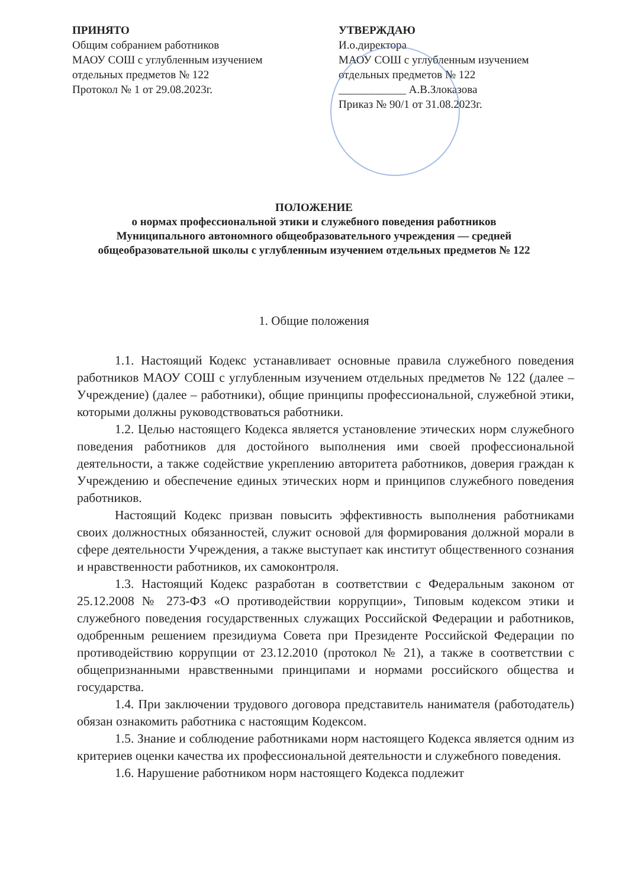ПРИНЯТО
Общим собранием работников
МАОУ СОШ с углубленным изучением
отдельных предметов № 122
Протокол № 1 от 29.08.2023г.
УТВЕРЖДАЮ
И.о.директора
МАОУ СОШ с углубленным изучением
отдельных предметов № 122
____________ А.В.Злоказова
Приказ № 90/1 от 31.08.2023г.
ПОЛОЖЕНИЕ
о нормах профессиональной этики и служебного поведения работников
Муниципального автономного общеобразовательного учреждения — средней
общеобразовательной школы с углубленным изучением отдельных предметов № 122
1. Общие положения
1.1. Настоящий Кодекс устанавливает основные правила служебного поведения работников МАОУ СОШ с углубленным изучением отдельных предметов № 122 (далее – Учреждение) (далее – работники), общие принципы профессиональной, служебной этики, которыми должны руководствоваться работники.
1.2. Целью настоящего Кодекса является установление этических норм служебного поведения работников для достойного выполнения ими своей профессиональной деятельности, а также содействие укреплению авторитета работников, доверия граждан к Учреждению и обеспечение единых этических норм и принципов служебного поведения работников.
Настоящий Кодекс призван повысить эффективность выполнения работниками своих должностных обязанностей, служит основой для формирования должной морали в сфере деятельности Учреждения, а также выступает как институт общественного сознания и нравственности работников, их самоконтроля.
1.3. Настоящий Кодекс разработан в соответствии с Федеральным законом от 25.12.2008 № 273-ФЗ «О противодействии коррупции», Типовым кодексом этики и служебного поведения государственных служащих Российской Федерации и работников, одобренным решением президиума Совета при Президенте Российской Федерации по противодействию коррупции от 23.12.2010 (протокол № 21), а также в соответствии с общепризнанными нравственными принципами и нормами российского общества и государства.
1.4. При заключении трудового договора представитель нанимателя (работодатель) обязан ознакомить работника с настоящим Кодексом.
1.5. Знание и соблюдение работниками норм настоящего Кодекса является одним из критериев оценки качества их профессиональной деятельности и служебного поведения.
1.6. Нарушение работником норм настоящего Кодекса подлежит